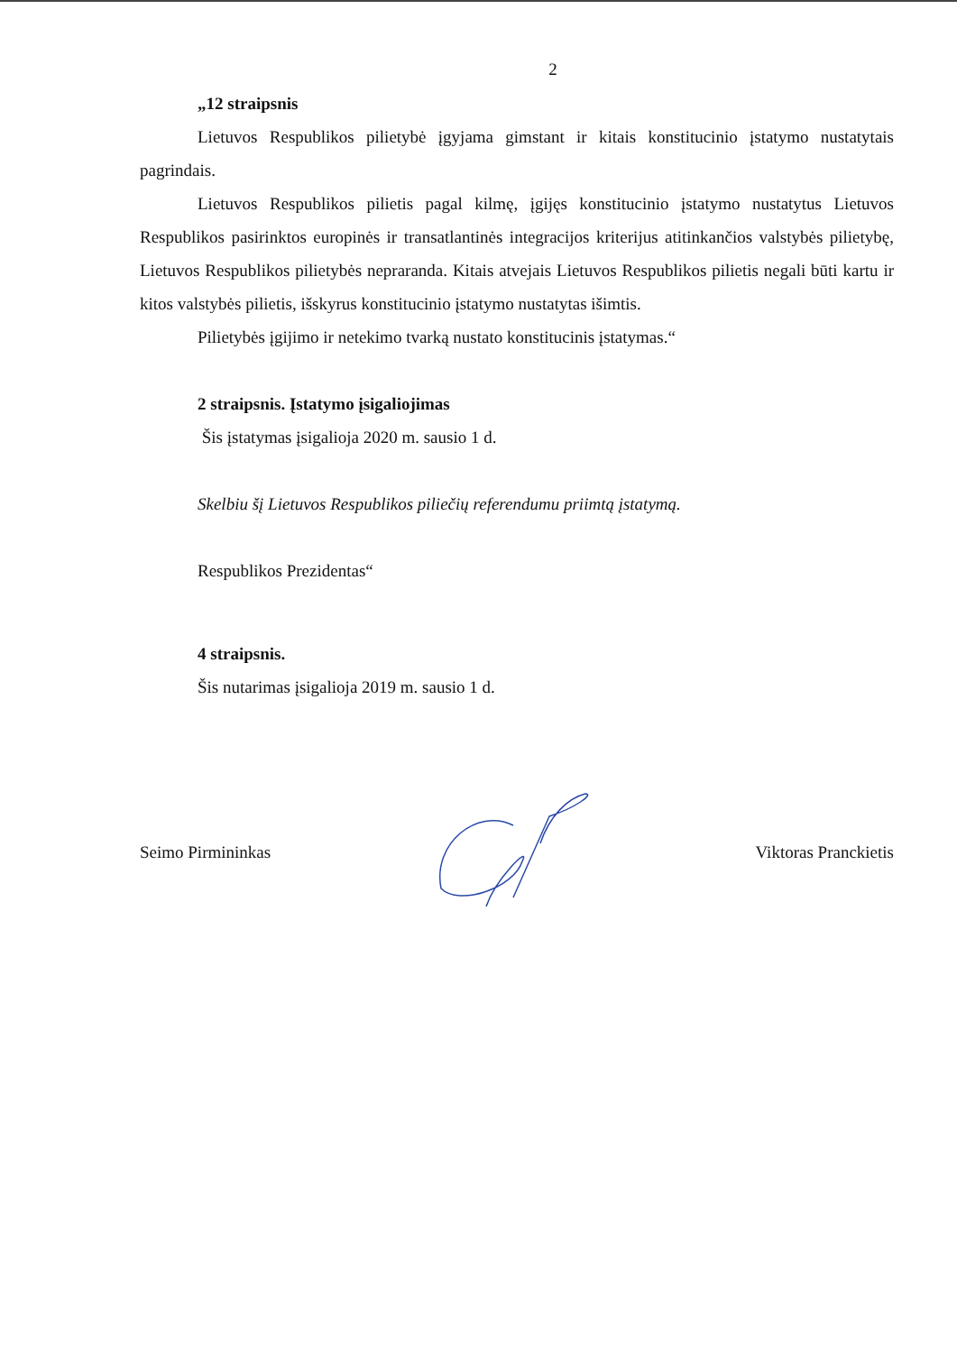2
„12 straipsnis
Lietuvos Respublikos pilietybė įgyjama gimstant ir kitais konstitucinio įstatymo nustatytais pagrindais.
Lietuvos Respublikos pilietis pagal kilmę, įgijęs konstitucinio įstatymo nustatytus Lietuvos Respublikos pasirinktos europinės ir transatlantinės integracijos kriterijus atitinkančios valstybės pilietybę, Lietuvos Respublikos pilietybės nepraranda. Kitais atvejais Lietuvos Respublikos pilietis negali būti kartu ir kitos valstybės pilietis, išskyrus konstitucinio įstatymo nustatytas išimtis.
Pilietybės įgijimo ir netekimo tvarką nustato konstitucinis įstatymas.“
2 straipsnis. Įstatymo įsigaliojimas
Šis įstatymas įsigalioja 2020 m. sausio 1 d.
Skelbiu šį Lietuvos Respublikos piliečių referendumu priimtą įstatymą.
Respublikos Prezidentas“
4 straipsnis.
Šis nutarimas įsigalioja 2019 m. sausio 1 d.
Seimo Pirmininkas Viktoras Pranckietis